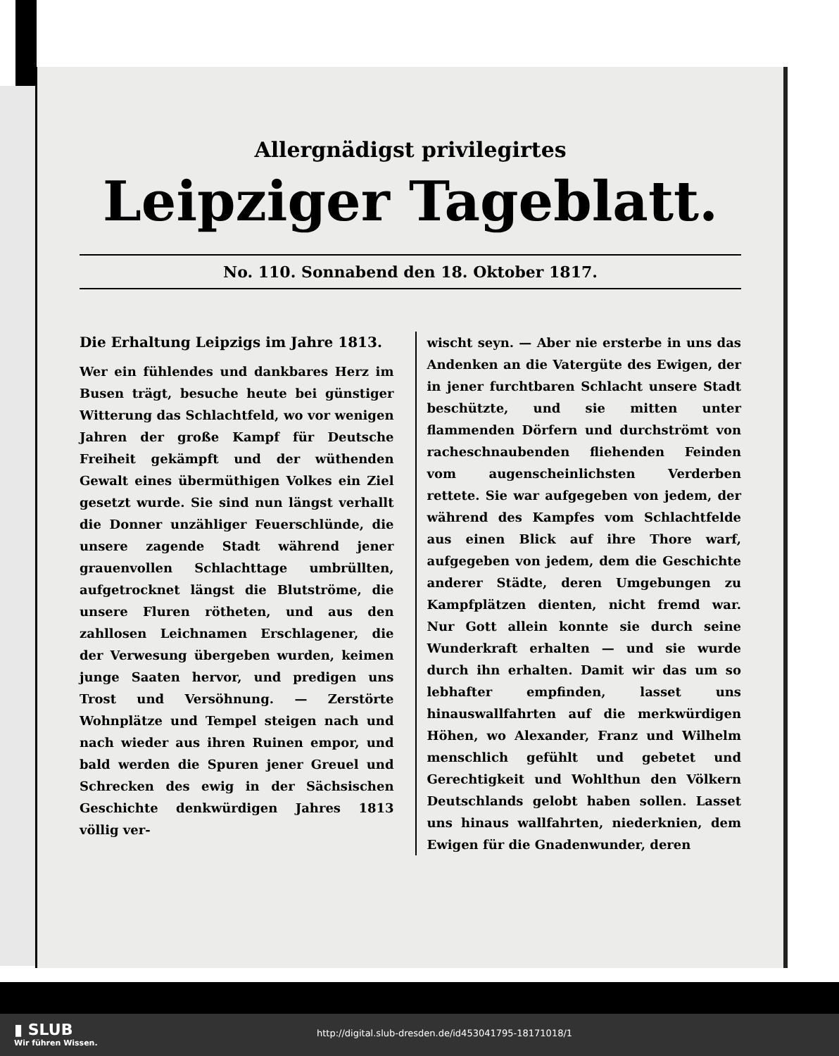Allergnädigst privilegirtes
Leipziger Tageblatt.
No. 110. Sonnabend den 18. Oktober 1817.
Die Erhaltung Leipzigs im Jahre 1813.
Wer ein fühlendes und dankbares Herz im Busen trägt, besuche heute bei günstiger Witterung das Schlachtfeld, wo vor wenigen Jahren der große Kampf für Deutsche Freiheit gekämpft und der wüthenden Gewalt eines übermüthigen Volkes ein Ziel gesetzt wurde. Sie sind nun längst verhallt die Donner unzähliger Feuerschlünde, die unsere zagende Stadt während jener grauenvollen Schlachttage umbrüllten, aufgetrocknet längst die Blutströme, die unsere Fluren rötheten, und aus den zahllosen Leichnamen Erschlagener, die der Verwesung übergeben wurden, keimen junge Saaten hervor, und predigen uns Trost und Versöhnung. — Zerstörte Wohnplätze und Tempel steigen nach und nach wieder aus ihren Ruinen empor, und bald werden die Spuren jener Greuel und Schrecken des ewig in der Sächsischen Geschichte denkwürdigen Jahres 1813 völlig ver-
wischt seyn. — Aber nie ersterbe in uns das Andenken an die Vatergüte des Ewigen, der in jener furchtbaren Schlacht unsere Stadt beschützte, und sie mitten unter flammenden Dörfern und durchströmt von racheschnaubenden fliehenden Feinden vom augenscheinlichsten Verderben rettete. Sie war aufgegeben von jedem, der während des Kampfes vom Schlachtfelde aus einen Blick auf ihre Thore warf, aufgegeben von jedem, dem die Geschichte anderer Städte, deren Umgebungen zu Kampfplätzen dienten, nicht fremd war. Nur Gott allein konnte sie durch seine Wunderkraft erhalten — und sie wurde durch ihn erhalten. Damit wir das um so lebhafter empfinden, lasset uns hinauswallfahrten auf die merkwürdigen Höhen, wo Alexander, Franz und Wilhelm menschlich gefühlt und gebetet und Gerechtigkeit und Wohlthun den Völkern Deutschlands gelobt haben sollen. Lasset uns hinaus wallfahrten, niederknien, dem Ewigen für die Gnadenwunder, deren
▮ SLUB
Wir führen Wissen.
http://digital.slub-dresden.de/id453041795-18171018/1